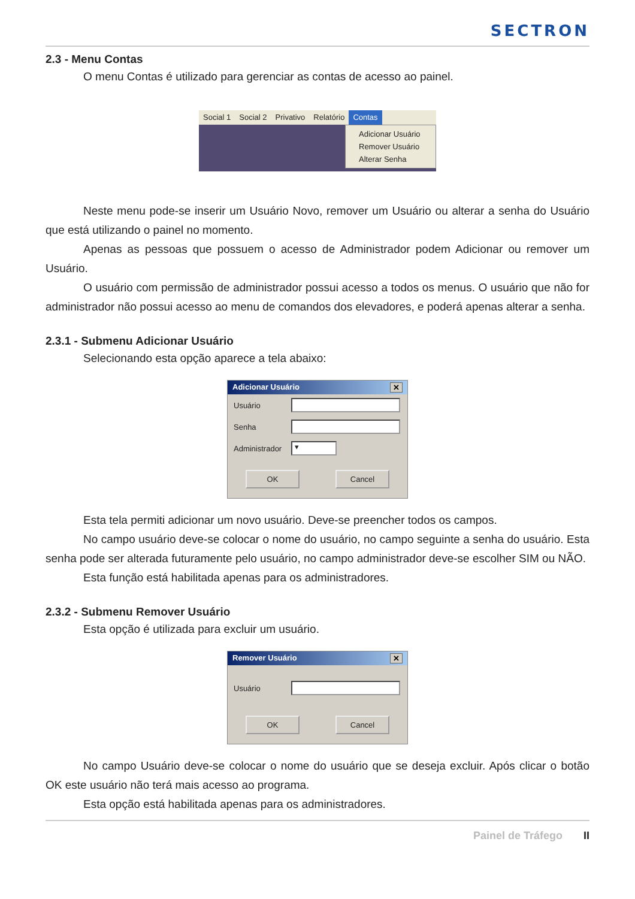SECTRON
2.3 - Menu Contas
O menu Contas é utilizado para gerenciar as contas de acesso ao painel.
Social 1 Social 2 Privativo Relatório Contas
Adicionar Usuário
Remover Usuário
Alterar Senha
Neste menu pode-se inserir um Usuário Novo, remover um Usuário ou alterar a senha do Usuário que está utilizando o painel no momento.
Apenas as pessoas que possuem o acesso de Administrador podem Adicionar ou remover um Usuário.
O usuário com permissão de administrador possui acesso a todos os menus. O usuário que não for administrador não possui acesso ao menu de comandos dos elevadores, e poderá apenas alterar a senha.
2.3.1 - Submenu Adicionar Usuário
Selecionando esta opção aparece a tela abaixo:
Adicionar Usuário ✕
Usuário
Senha
Administrador
▾
OK Cancel
Esta tela permiti adicionar um novo usuário. Deve-se preencher todos os campos.
No campo usuário deve-se colocar o nome do usuário, no campo seguinte a senha do usuário. Esta senha pode ser alterada futuramente pelo usuário, no campo administrador deve-se escolher SIM ou NÃO.
Esta função está habilitada apenas para os administradores.
2.3.2 - Submenu Remover Usuário
Esta opção é utilizada para excluir um usuário.
Remover Usuário ✕
Usuário
OK Cancel
No campo Usuário deve-se colocar o nome do usuário que se deseja excluir. Após clicar o botão OK este usuário não terá mais acesso ao programa.
Esta opção está habilitada apenas para os administradores.
Painel de Tráfego II